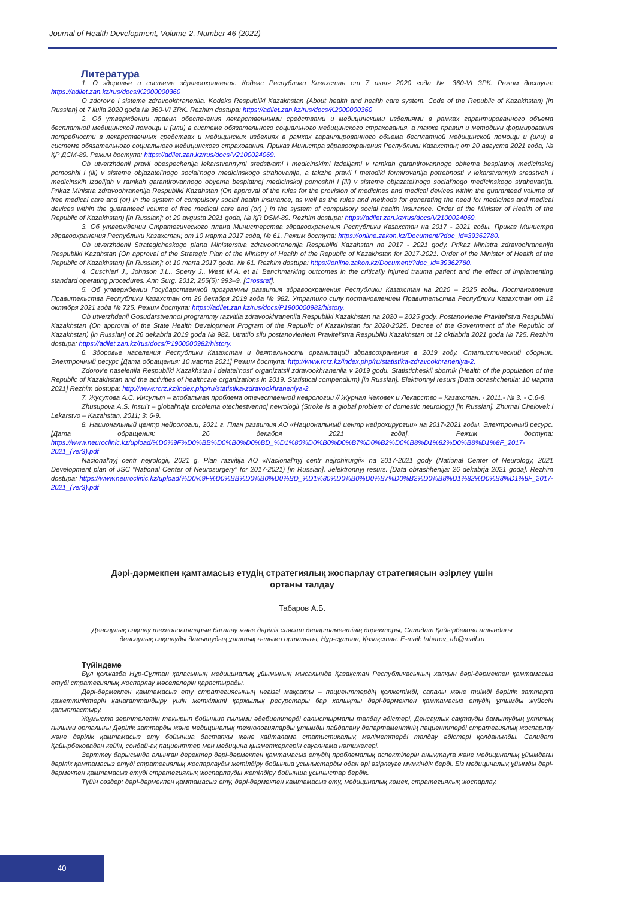Journal of Health Development, Volume 2, Number 46 (2022)
Литература
1. О здоровье и системе здравоохранения. Кодекс Республики Казахстан от 7 июля 2020 года № 360-VI ЗРК. Режим доступа: https://adilet.zan.kz/rus/docs/K2000000360
O zdorov'e i sisteme zdravookhraneniia. Kodeks Respubliki Kazakhstan (About health and health care system. Code of the Republic of Kazakhstan) [in Russian] ot 7 iiulia 2020 goda № 360-VI ZRK. Rezhim dostupa: https://adilet.zan.kz/rus/docs/K2000000360
2. Об утверждении правил обеспечения лекарственными средствами и медицинскими изделиями в рамках гарантированного объема бесплатной медицинской помощи и (или) в системе обязательного социального медицинского страхования, а также правил и методики формирования потребности в лекарственных средствах и медицинских изделиях в рамках гарантированного объема бесплатной медицинской помощи и (или) в системе обязательного социального медицинского страхования. Приказ Министра здравоохранения Республики Казахстан; от 20 августа 2021 года, № ҚР ДСМ-89. Режим доступа: https://adilet.zan.kz/rus/docs/V2100024069.
Ob utverzhdenii pravil obespechenija lekarstvennymi sredstvami i medicinskimi izdelijami v ramkah garantirovannogo ob#ema besplatnoj medicinskoj pomoshhi i (ili) v sisteme objazatel'nogo social'nogo medicinskogo strahovanija, a takzhe pravil i metodiki formirovanija potrebnosti v lekarstvennyh sredstvah i medicinskih izdelijah v ramkah garantirovannogo obyema besplatnoj medicinskoj pomoshhi i (ili) v sisteme objazatel'nogo social'nogo medicinskogo strahovanija. Prikaz Ministra zdravoohranenija Respubliki Kazahstan (On approval of the rules for the provision of medicines and medical devices within the guaranteed volume of free medical care and (or) in the system of compulsory social health insurance, as well as the rules and methods for generating the need for medicines and medical devices within the guaranteed volume of free medical care and (or) ) in the system of compulsory social health insurance. Order of the Minister of Health of the Republic of Kazakhstan) [in Russian]; ot 20 avgusta 2021 goda, № ҚR DSM-89. Rezhim dostupa: https://adilet.zan.kz/rus/docs/V2100024069.
3. Об утверждении Стратегического плана Министерства здравоохранения Республики Казахстан на 2017 - 2021 годы. Приказ Министра здравоохранения Республики Казахстан; от 10 марта 2017 года, № 61. Режим доступа: https://online.zakon.kz/Document/?doc_id=39362780.
Ob utverzhdenii Strategicheskogo plana Ministerstva zdravoohranenija Respubliki Kazahstan na 2017 - 2021 gody. Prikaz Ministra zdravoohranenija Respubliki Kazahstan (On approval of the Strategic Plan of the Ministry of Health of the Republic of Kazakhstan for 2017-2021. Order of the Minister of Health of the Republic of Kazakhstan) [in Russian]; ot 10 marta 2017 goda, № 61. Rezhim dostupa: https://online.zakon.kz/Document/?doc_id=39362780.
4. Cuschieri J., Johnson J.L., Sperry J., West M.A. et al. Benchmarking outcomes in the critically injured trauma patient and the effect of implementing standard operating procedures. Ann Surg. 2012; 255(5): 993–9. [Crossref].
5. Об утверждении Государственной программы развития здравоохранения Республики Казахстан на 2020 – 2025 годы. Постановление Правительства Республики Казахстан от 26 декабря 2019 года № 982. Утратило силу постановлением Правительства Республики Казахстан от 12 октября 2021 года № 725. Режим доступа: https://adilet.zan.kz/rus/docs/P1900000982/history.
Ob utverzhdenii Gosudarstvennoi programmy razvitiia zdravookhraneniia Respubliki Kazakhstan na 2020 – 2025 gody. Postanovlenie Pravitel'stva Respubliki Kazakhstan (On approval of the State Health Development Program of the Republic of Kazakhstan for 2020-2025. Decree of the Government of the Republic of Kazakhstan) [in Russian] ot 26 dekabria 2019 goda № 982. Utratilo silu postanovleniem Pravitel'stva Respubliki Kazakhstan ot 12 oktiabria 2021 goda № 725. Rezhim dostupa: https://adilet.zan.kz/rus/docs/P1900000982/history.
6. Здоровье населения Республики Казахстан и деятельность организаций здравоохранения в 2019 году. Статистический сборник. Электронный ресурс [Дата обращения: 10 марта 2021] Режим доступа: http://www.rcrz.kz/index.php/ru/statistika-zdravookhraneniya-2.
Zdorov'e naseleniia Respubliki Kazakhstan i deiatel'nost' organizatsii zdravookhraneniia v 2019 godu. Statisticheskii sbornik (Health of the population of the Republic of Kazakhstan and the activities of healthcare organizations in 2019. Statistical compendium) [in Russian]. Elektronnyi resurs [Data obrashcheniia: 10 марта 2021] Rezhim dostupa: http://www.rcrz.kz/index.php/ru/statistika-zdravookhraneniya-2.
7. Жусупова А.С. Инсульт – глобальная проблема отечественной неврологии // Журнал Человек и Лекарство – Казахстан. - 2011.- № 3. - С.6-9.
Zhusupova A.S. Insul't – global'naja problema otechestvennoj nevrologii (Stroke is a global problem of domestic neurology) [in Russian]. Zhurnal Chelovek i Lekarstvo – Kazahstan, 2011; 3: 6-9.
8. Национальный центр нейрологии, 2021 г. План развития АО «Национальный центр нейрохирургии» на 2017-2021 годы. Электронный ресурс. [Дата обращения: 26 декабря 2021 года]. Режим доступа: https://www.neuroclinic.kz/upload/%D0%9F%D0%BB%D0%B0%D0%BD_%D1%80%D0%B0%D0%B7%D0%B2%D0%B8%D1%82%D0%B8%D1%8F_2017-2021_(ver3).pdf
Nacional'nyj centr nejrologii, 2021 g. Plan razvitija AO «Nacional'nyj centr nejrohirurgii» na 2017-2021 gody (National Center of Neurology, 2021 Development plan of JSC "National Center of Neurosurgery" for 2017-2021) [in Russian]. Jelektronnyj resurs. [Data obrashhenija: 26 dekabrja 2021 goda]. Rezhim dostupa: https://www.neuroclinic.kz/upload/%D0%9F%D0%BB%D0%B0%D0%BD_%D1%80%D0%B0%D0%B7%D0%B2%D0%B8%D1%82%D0%B8%D1%8F_2017-2021_(ver3).pdf
Дәрі-дәрмекпен қамтамасыз етудің стратегиялық жоспарлау стратегиясын әзірлеу үшін
ортаны талдау
Табаров А.Б.
Денсаулық сақтау технологияларын бағалау және дәрілік саясат департаментінің директоры, Салидат Қайырбекова атындағы
денсаулық сақтауды дамытудың ұлттық ғылыми орталығы, Нұр-сұлтан, Қазақстан. E-mail: tabarov_ab@mail.ru
Түйіндеме
Бұл қолжазба Нұр-Сұлтан қаласының медициналық ұйымының мысалында Қазақстан Республикасының халқын дәрі-дәрмекпен қамтамасыз етуді стратегиялық жоспарлау мәселелерін қарастырады.
Дәрі-дәрмекпен қамтамасыз ету стратегиясының негізгі мақсаты – пациенттердің қолжетімді, сапалы және тиімді дәрілік заттарға қажеттіліктерін қанағаттандыру үшін жеткілікті қаржылық ресурстары бар халықты дәрі-дәрмекпен қамтамасыз етудің ұтымды жүйесін қалыптастыру.
Жұмыста зерттелетін тақырып бойынша ғылыми әдебиеттерді салыстырмалы талдау әдістері, Денсаулық сақтауды дамытудың ұлттық ғылыми орталығы Дәрілік заттарды және медициналық технологияларды ұтымды пайдалану департаментінің пациенттерді стратегиялық жоспарлау және дәрілік қамтамасыз ету бойынша бастапқы және қайталама статистикалық мәліметтерді талдау әдістері қолданылды. Салидат Қайырбековадан кейін, сондай-ақ пациенттер мен медицина қызметкерлерін сауалнама нәтижелері.
Зерттеу барысында алынған деректер дәрі-дәрмекпен қамтамасыз етудің проблемалық аспектілерін анықтауға және медициналық ұйымдағы дәрілік қамтамасыз етуді стратегиялық жоспарлауды жетілдіру бойынша ұсыныстарды одан әрі әзірлеуге мүмкіндік берді. Біз медициналық ұйымды дәрі-дәрмекпен қамтамасыз етуді стратегиялық жоспарлауды жетілдіру бойынша ұсыныстар бердік.
Түйін сөздер: дәрі-дәрмекпен қамтамасыз ету, дәрі-дәрмекпен қамтамасыз ету, медициналық көмек, стратегиялық жоспарлау.
40